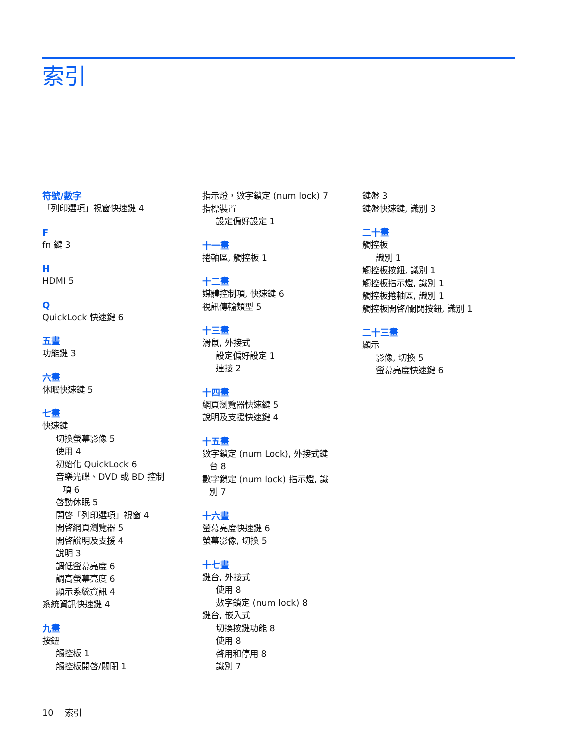索引
符號/數字
「列印選項」視窗快速鍵 4
F
fn 鍵 3
H
HDMI 5
Q
QuickLock 快速鍵 6
五畫
功能鍵 3
六畫
休眠快速鍵 5
七畫
快速鍵
切換螢幕影像 5
使用 4
初始化 QuickLock 6
音樂光碟、DVD 或 BD 控制
項 6
啓動休眠 5
開啓「列印選項」視窗 4
開啓網頁瀏覽器 5
開啓說明及支援 4
說明 3
調低螢幕亮度 6
調高螢幕亮度 6
顯示系統資訊 4
系統資訊快速鍵 4
九畫
按鈕
觸控板 1
觸控板開啓/關閉 1
指示燈，數字鎖定 (num lock) 7
指標裝置
設定偏好設定 1
十一畫
捲軸區, 觸控板 1
十二畫
媒體控制項, 快速鍵 6
視訊傳輸類型 5
十三畫
滑鼠, 外接式
設定偏好設定 1
連接 2
十四畫
網頁瀏覽器快速鍵 5
說明及支援快速鍵 4
十五畫
數字鎖定 (num Lock), 外接式鍵
台 8
數字鎖定 (num lock) 指示燈, 識
別 7
十六畫
螢幕亮度快速鍵 6
螢幕影像, 切換 5
十七畫
鍵台, 外接式
使用 8
數字鎖定 (num lock) 8
鍵台, 嵌入式
切換按鍵功能 8
使用 8
啓用和停用 8
識別 7
鍵盤 3
鍵盤快速鍵, 識別 3
二十畫
觸控板
識別 1
觸控板按鈕, 識別 1
觸控板指示燈, 識別 1
觸控板捲軸區, 識別 1
觸控板開啓/關閉按鈕, 識別 1
二十三畫
顯示
影像, 切換 5
螢幕亮度快速鍵 6
10 索引